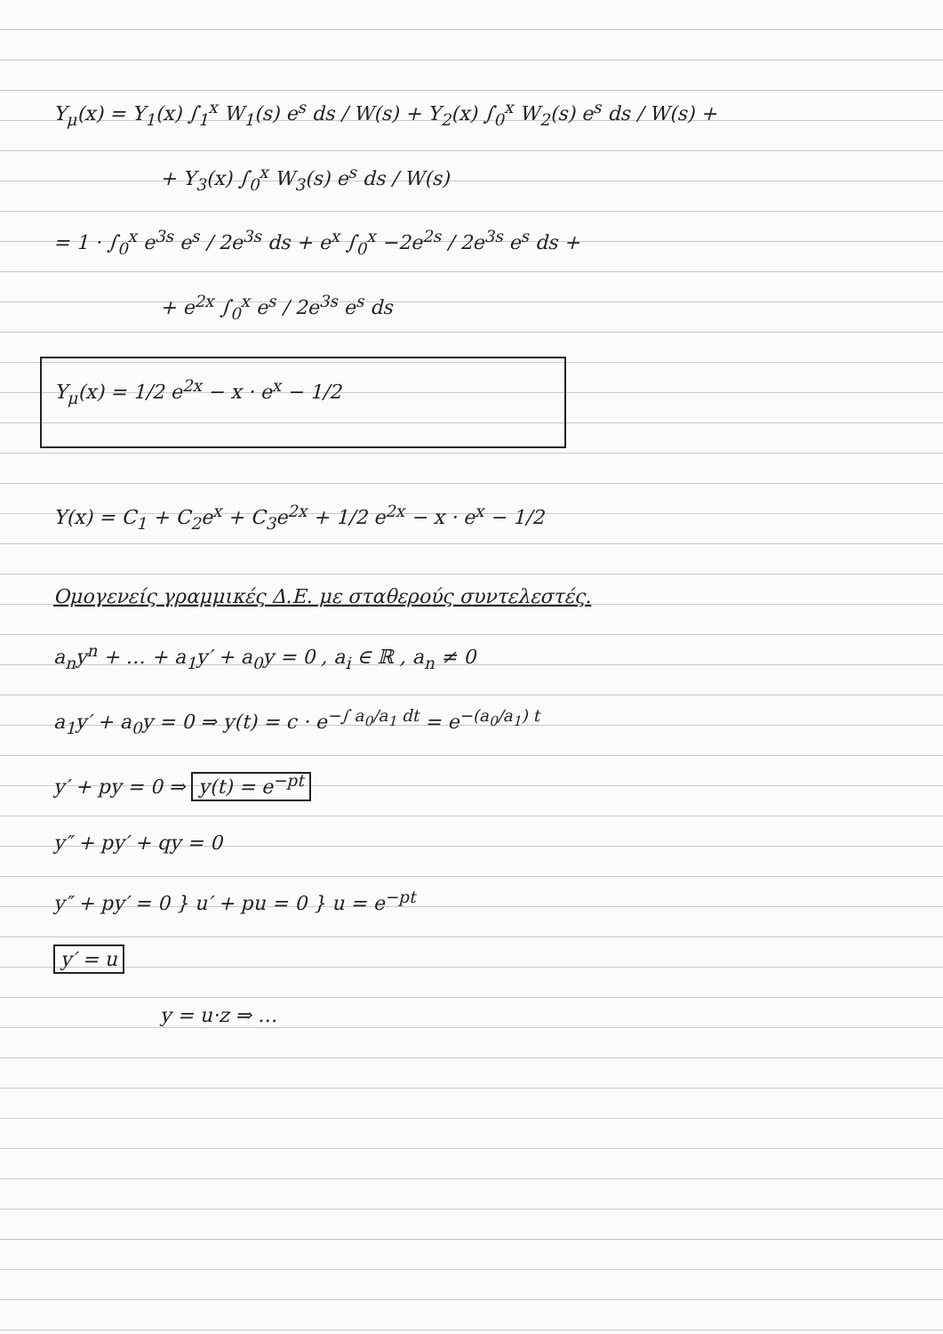Y<sub>μ</sub>(x) = Y<sub>1</sub>(x) ∫<sub>1</sub><sup>x</sup> W<sub>1</sub>(s) e<sup>s</sup> ds / W(s) + Y<sub>2</sub>(x) ∫<sub>0</sub><sup>x</sup> W<sub>2</sub>(s) e<sup>s</sup> ds / W(s) +
+ Y<sub>3</sub>(x) ∫<sub>0</sub><sup>x</sup> W<sub>3</sub>(s) e<sup>s</sup> ds / W(s)
= 1 · ∫<sub>0</sub><sup>x</sup> e<sup>3s</sup> e<sup>s</sup> / 2e<sup>3s</sup> ds + e<sup>x</sup> ∫<sub>0</sub><sup>x</sup> −2e<sup>2s</sup> / 2e<sup>3s</sup> e<sup>s</sup> ds +
+ e<sup>2x</sup> ∫<sub>0</sub><sup>x</sup> e<sup>s</sup> / 2e<sup>3s</sup> e<sup>s</sup> ds
Y<sub>μ</sub>(x) = 1/2 e<sup>2x</sup> − x · e<sup>x</sup> − 1/2
Y(x) = C<sub>1</sub> + C<sub>2</sub>e<sup>x</sup> + C<sub>3</sub>e<sup>2x</sup> + 1/2 e<sup>2x</sup> − x · e<sup>x</sup> − 1/2
Ομογενείς γραμμικές Δ.Ε. με σταθερούς συντελεστές.
a<sub>n</sub>y<sup>n</sup> + … + a<sub>1</sub>y′ + a<sub>0</sub>y = 0 , a<sub>i</sub> ∈ ℝ , a<sub>n</sub> ≠ 0
a<sub>1</sub>y′ + a<sub>0</sub>y = 0 ⇒ y(t) = c · e<sup>−∫ a<sub>0</sub>/a<sub>1</sub> dt</sup> = e<sup>−(a<sub>0</sub>/a<sub>1</sub>) t</sup>
y′ + py = 0 ⇒ y(t) = e<sup>−pt</sup>
y″ + py′ + qy = 0
y″ + py′ = 0 } u′ + pu = 0 } u = e<sup>−pt</sup>
y′ = u
y = u·z ⇒ …